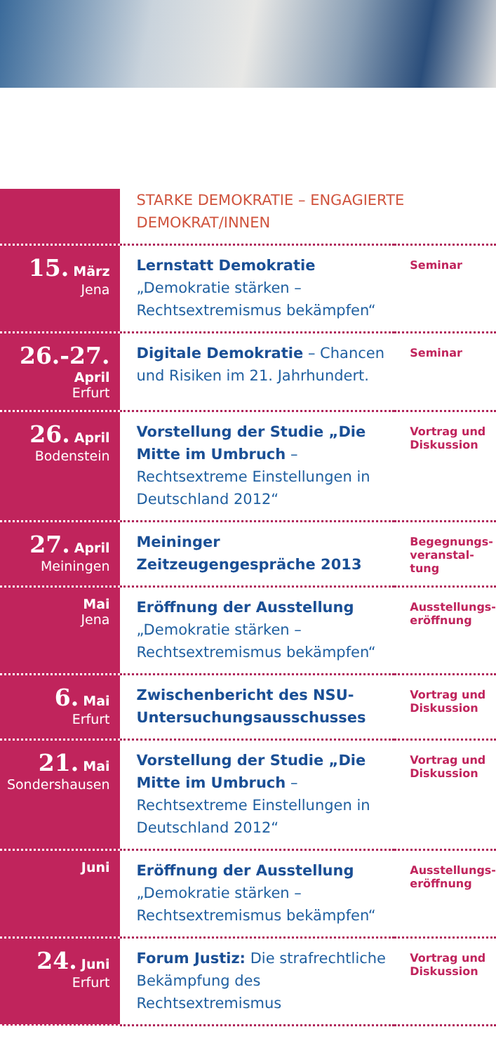| | STARKE DEMOKRATIE – ENGAGIERTE DEMOKRAT/INNEN | |
| 15. März Jena | Lernstatt Demokratie „Demokratie stärken – Rechtsextremismus bekämpfen“ | Seminar |
| 26.-27. April Erfurt | Digitale Demokratie – Chancen und Risiken im 21. Jahrhundert. | Seminar |
| 26. April Bodenstein | Vorstellung der Studie „Die Mitte im Umbruch – Rechtsextreme Einstellungen in Deutschland 2012“ | Vortrag und Diskussion |
| 27. April Meiningen | Meininger Zeitzeugengespräche 2013 | Begegnungs-veranstal-tung |
| Mai Jena | Eröffnung der Ausstellung „Demokratie stärken – Rechtsextremismus bekämpfen“ | Ausstellungs-eröffnung |
| 6. Mai Erfurt | Zwischenbericht des NSU-Untersuchungsausschusses | Vortrag und Diskussion |
| 21. Mai Sondershausen | Vorstellung der Studie „Die Mitte im Umbruch – Rechtsextreme Einstellungen in Deutschland 2012“ | Vortrag und Diskussion |
| Juni | Eröffnung der Ausstellung „Demokratie stärken – Rechtsextremismus bekämpfen“ | Ausstellungs-eröffnung |
| 24. Juni Erfurt | Forum Justiz: Die strafrechtliche Bekämpfung des Rechtsextremismus | Vortrag und Diskussion |